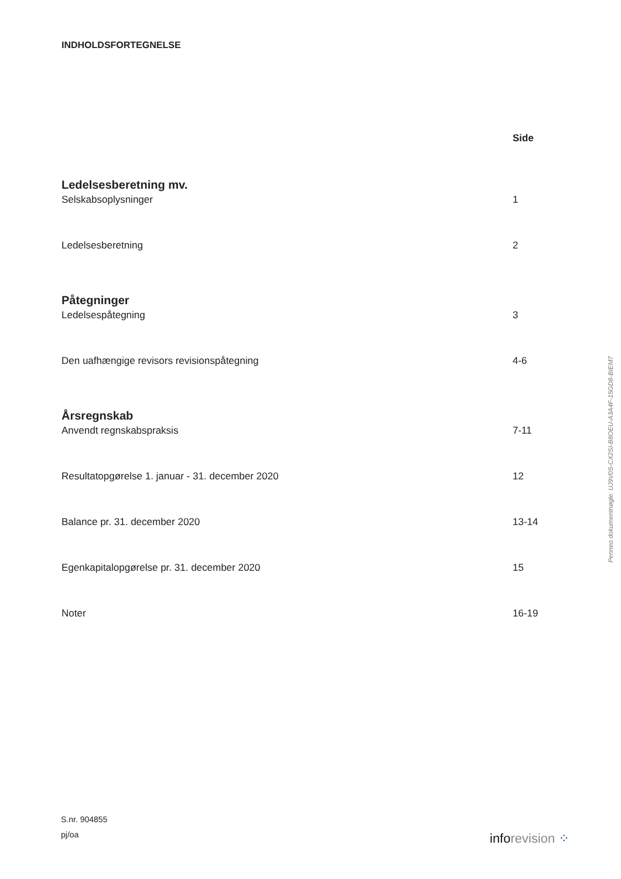INDHOLDSFORTEGNELSE
Side
Ledelsesberetning mv.
Selskabsoplysninger 1
Ledelsesberetning 2
Påtegninger
Ledelsespåtegning 3
Den uafhængige revisors revisionspåtegning 4-6
Årsregnskab
Anvendt regnskabspraksis 7-11
Resultatopgørelse 1. januar - 31. december 2020 12
Balance pr. 31. december 2020 13-14
Egenkapitalopgørelse pr. 31. december 2020 15
Noter 16-19
Penneo dokumentnøgle: UJ9V0S-CX2SI-B8OEU-A3A4F-15GD8-BIEM7
S.nr. 904855
pj/oa
info revision ⁘